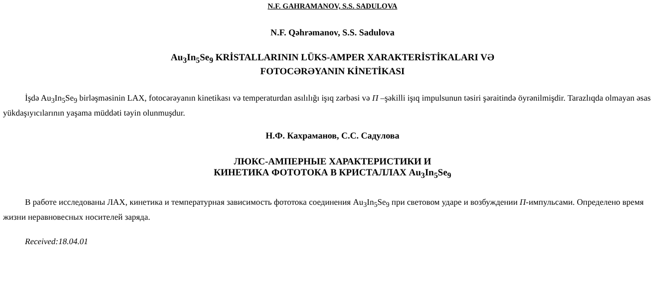N.F. GAHRAMANOV, S.S. SADULOVA
N.F. Qəhrəmanov, S.S. Sadulova
Au<sub>3</sub>In<sub>5</sub>Se<sub>9</sub> KRİSTALLARININ LÜKS-AMPER XARAKTERİSTİKALARI VƏ
FOTOCƏRƏYANIN KİNETİKASI
İşdə Au<sub>3</sub>In<sub>5</sub>Se<sub>9</sub> birləşməsinin LAX, fotocərəyanın kinetikası və temperaturdan asılılığı işıq zərbəsi və П –şəkilli işıq impulsunun təsiri şəraitində öyrənilmişdir. Tarazlıqda olmayan əsas yükdaşıyıcılarının yaşama müddəti təyin olunmuşdur.
Н.Ф. Кахраманов, С.С. Садулова
ЛЮКС-АМПЕРНЫЕ ХАРАКТЕРИСТИКИ И
КИНЕТИКА ФОТОТОКА В КРИСТАЛЛАХ Au<sub>3</sub>In<sub>5</sub>Se<sub>9</sub>
В работе исследованы ЛАХ, кинетика и температурная зависимость фототока соединения Au<sub>3</sub>In<sub>5</sub>Se<sub>9</sub> при световом ударе и возбуждении П-импульсами. Определено время жизни неравновесных носителей заряда.
Received:18.04.01